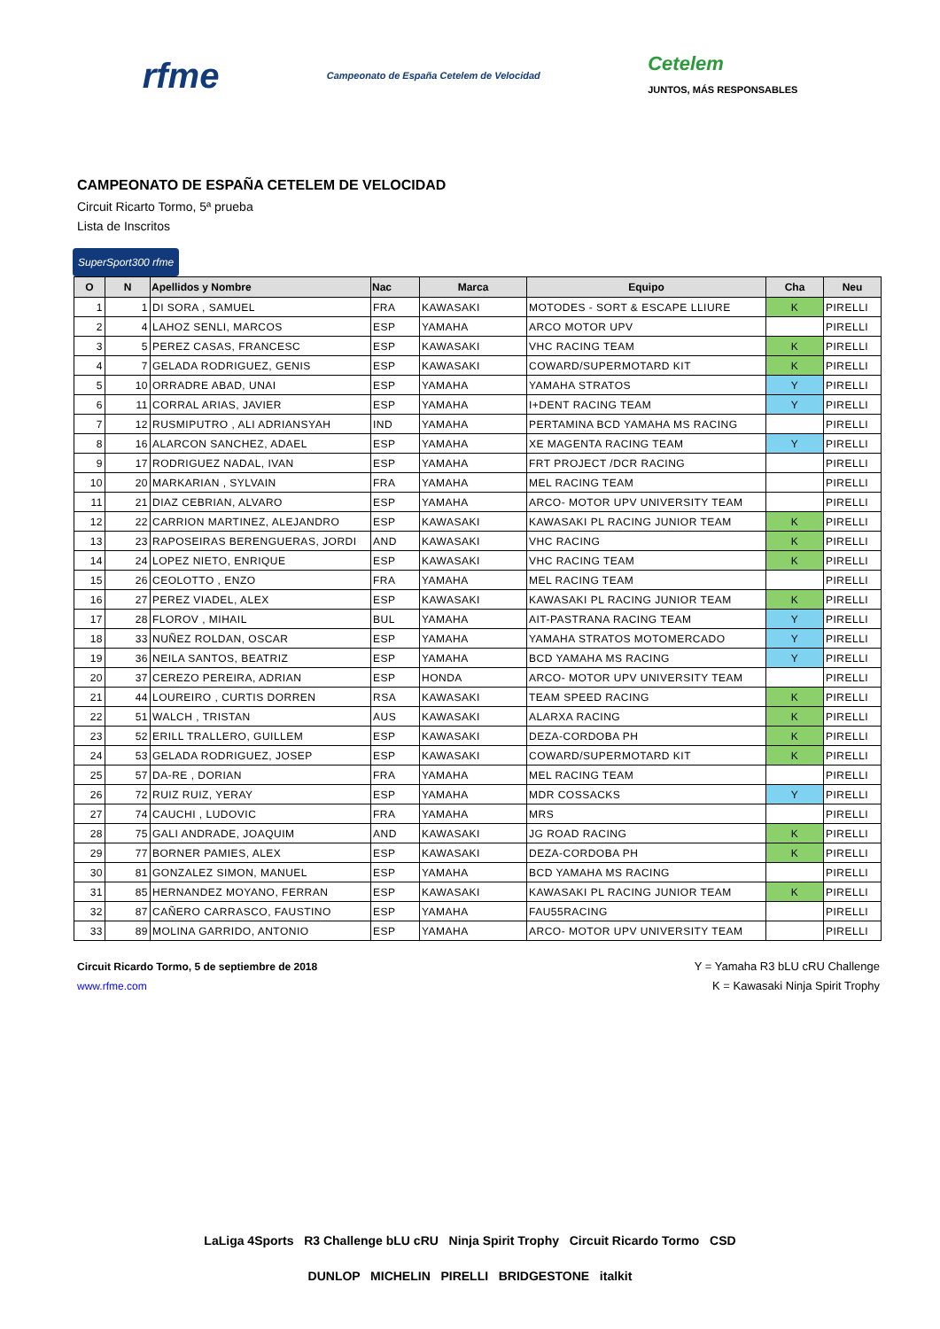rfme Campeonato de España Cetelem de Velocidad Cetelem
JUNTOS, MÁS RESPONSABLES
CAMPEONATO DE ESPAÑA CETELEM DE VELOCIDAD
Circuit Ricarto Tormo, 5ª prueba
Lista de Inscritos
SuperSport300 rfme
| O | N | Apellidos y Nombre | Nac | Marca | Equipo | Cha | Neu |
| --- | --- | --- | --- | --- | --- | --- | --- |
| 1 | 1 | DI SORA , SAMUEL | FRA | KAWASAKI | MOTODES - SORT & ESCAPE LLIURE | K | PIRELLI |
| 2 | 4 | LAHOZ SENLI, MARCOS | ESP | YAMAHA | ARCO MOTOR UPV | | PIRELLI |
| 3 | 5 | PEREZ CASAS, FRANCESC | ESP | KAWASAKI | VHC RACING TEAM | K | PIRELLI |
| 4 | 7 | GELADA RODRIGUEZ, GENIS | ESP | KAWASAKI | COWARD/SUPERMOTARD KIT | K | PIRELLI |
| 5 | 10 | ORRADRE ABAD, UNAI | ESP | YAMAHA | YAMAHA STRATOS | Y | PIRELLI |
| 6 | 11 | CORRAL ARIAS, JAVIER | ESP | YAMAHA | I+DENT RACING TEAM | Y | PIRELLI |
| 7 | 12 | RUSMIPUTRO , ALI ADRIANSYAH | IND | YAMAHA | PERTAMINA BCD YAMAHA MS RACING | | PIRELLI |
| 8 | 16 | ALARCON SANCHEZ, ADAEL | ESP | YAMAHA | XE MAGENTA RACING TEAM | Y | PIRELLI |
| 9 | 17 | RODRIGUEZ NADAL, IVAN | ESP | YAMAHA | FRT PROJECT /DCR RACING | | PIRELLI |
| 10 | 20 | MARKARIAN , SYLVAIN | FRA | YAMAHA | MEL RACING TEAM | | PIRELLI |
| 11 | 21 | DIAZ CEBRIAN, ALVARO | ESP | YAMAHA | ARCO- MOTOR UPV UNIVERSITY TEAM | | PIRELLI |
| 12 | 22 | CARRION MARTINEZ, ALEJANDRO | ESP | KAWASAKI | KAWASAKI PL RACING JUNIOR TEAM | K | PIRELLI |
| 13 | 23 | RAPOSEIRAS BERENGUERAS, JORDI | AND | KAWASAKI | VHC RACING | K | PIRELLI |
| 14 | 24 | LOPEZ NIETO, ENRIQUE | ESP | KAWASAKI | VHC RACING TEAM | K | PIRELLI |
| 15 | 26 | CEOLOTTO , ENZO | FRA | YAMAHA | MEL RACING TEAM | | PIRELLI |
| 16 | 27 | PEREZ VIADEL, ALEX | ESP | KAWASAKI | KAWASAKI PL RACING JUNIOR TEAM | K | PIRELLI |
| 17 | 28 | FLOROV , MIHAIL | BUL | YAMAHA | AIT-PASTRANA RACING TEAM | Y | PIRELLI |
| 18 | 33 | NUÑEZ ROLDAN, OSCAR | ESP | YAMAHA | YAMAHA STRATOS MOTOMERCADO | Y | PIRELLI |
| 19 | 36 | NEILA SANTOS, BEATRIZ | ESP | YAMAHA | BCD YAMAHA MS RACING | Y | PIRELLI |
| 20 | 37 | CEREZO PEREIRA, ADRIAN | ESP | HONDA | ARCO- MOTOR UPV UNIVERSITY TEAM | | PIRELLI |
| 21 | 44 | LOUREIRO , CURTIS DORREN | RSA | KAWASAKI | TEAM SPEED RACING | K | PIRELLI |
| 22 | 51 | WALCH , TRISTAN | AUS | KAWASAKI | ALARXA RACING | K | PIRELLI |
| 23 | 52 | ERILL TRALLERO, GUILLEM | ESP | KAWASAKI | DEZA-CORDOBA PH | K | PIRELLI |
| 24 | 53 | GELADA RODRIGUEZ, JOSEP | ESP | KAWASAKI | COWARD/SUPERMOTARD KIT | K | PIRELLI |
| 25 | 57 | DA-RE , DORIAN | FRA | YAMAHA | MEL RACING TEAM | | PIRELLI |
| 26 | 72 | RUIZ RUIZ, YERAY | ESP | YAMAHA | MDR COSSACKS | Y | PIRELLI |
| 27 | 74 | CAUCHI , LUDOVIC | FRA | YAMAHA | MRS | | PIRELLI |
| 28 | 75 | GALI ANDRADE, JOAQUIM | AND | KAWASAKI | JG ROAD RACING | K | PIRELLI |
| 29 | 77 | BORNER PAMIES, ALEX | ESP | KAWASAKI | DEZA-CORDOBA PH | K | PIRELLI |
| 30 | 81 | GONZALEZ SIMON, MANUEL | ESP | YAMAHA | BCD YAMAHA MS RACING | | PIRELLI |
| 31 | 85 | HERNANDEZ MOYANO, FERRAN | ESP | KAWASAKI | KAWASAKI PL RACING JUNIOR TEAM | K | PIRELLI |
| 32 | 87 | CAÑERO CARRASCO, FAUSTINO | ESP | YAMAHA | FAU55RACING | | PIRELLI |
| 33 | 89 | MOLINA GARRIDO, ANTONIO | ESP | YAMAHA | ARCO- MOTOR UPV UNIVERSITY TEAM | | PIRELLI |
Circuit Ricardo Tormo, 5 de septiembre de 2018
www.rfme.com
Y = Yamaha R3 bLU cRU Challenge
K = Kawasaki Ninja Spirit Trophy
LaLiga 4Sports R3 Challenge bLU cRU Ninja Spirit Trophy Circuit Ricardo Tormo CSD
DUNLOP MICHELIN PIRELLI BRIDGESTONE italkit